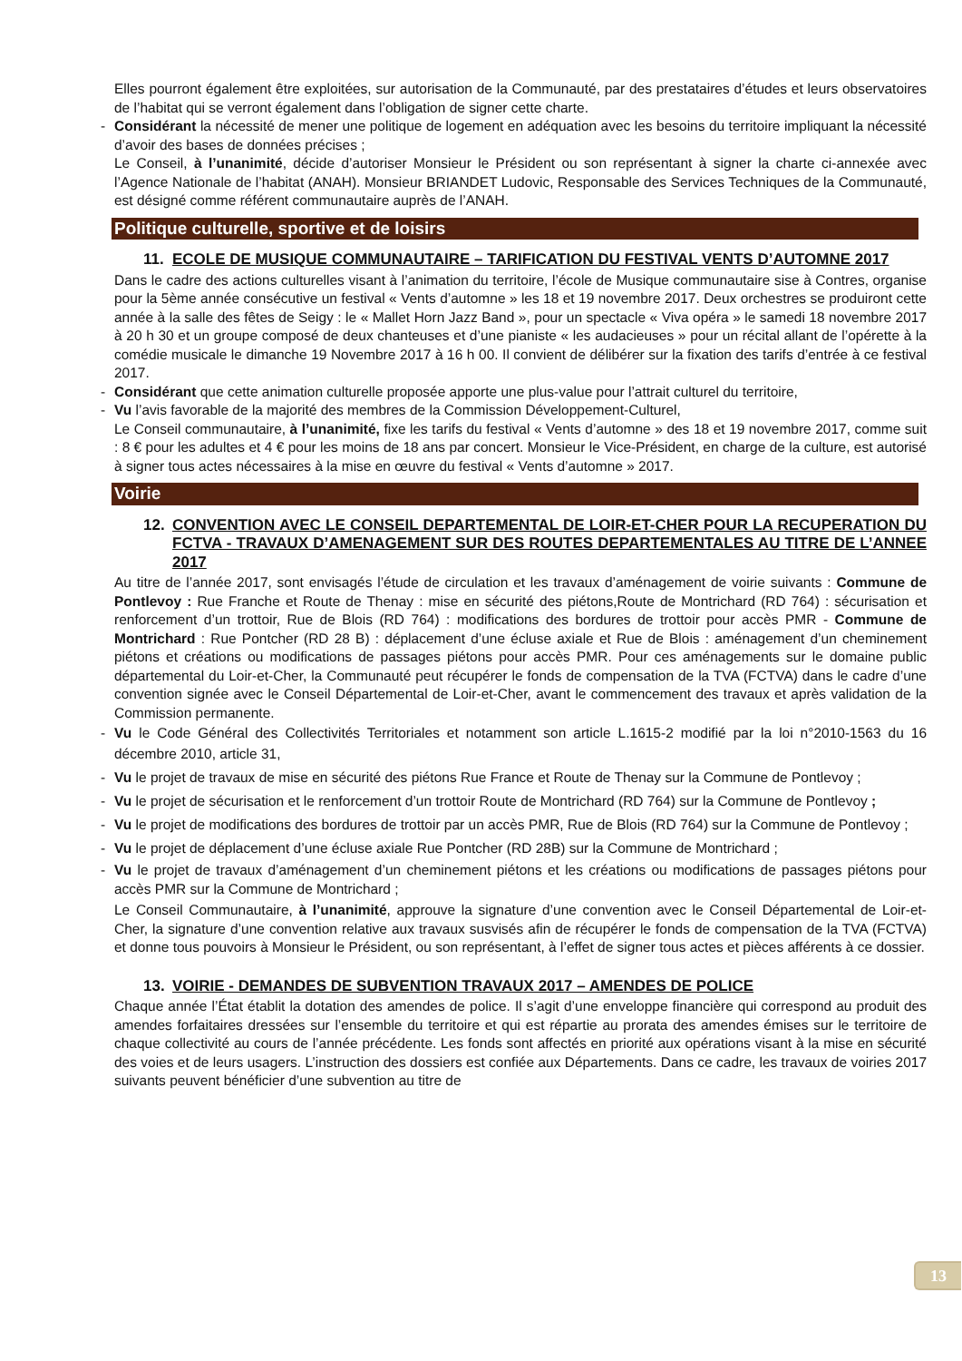Elles pourront également être exploitées, sur autorisation de la Communauté, par des prestataires d’études et leurs observatoires de l’habitat qui se verront également dans l’obligation de signer cette charte.
- Considérant la nécessité de mener une politique de logement en adéquation avec les besoins du territoire impliquant la nécessité d’avoir des bases de données précises ;
Le Conseil, à l’unanimité, décide d’autoriser Monsieur le Président ou son représentant à signer la charte ci-annexée avec l’Agence Nationale de l’habitat (ANAH). Monsieur BRIANDET Ludovic, Responsable des Services Techniques de la Communauté, est désigné comme référent communautaire auprès de l’ANAH.
Politique culturelle, sportive et de loisirs
11. ECOLE DE MUSIQUE COMMUNAUTAIRE – TARIFICATION DU FESTIVAL VENTS D’AUTOMNE 2017
Dans le cadre des actions culturelles visant à l’animation du territoire, l’école de Musique communautaire sise à Contres, organise pour la 5ème année consécutive un festival « Vents d’automne » les 18 et 19 novembre 2017. Deux orchestres se produiront cette année à la salle des fêtes de Seigy : le « Mallet Horn Jazz Band », pour un spectacle « Viva opéra » le samedi 18 novembre 2017 à 20 h 30 et un groupe composé de deux chanteuses et d’une pianiste « les audacieuses » pour un récital allant de l’opérette à la comédie musicale le dimanche 19 Novembre 2017 à 16 h 00. Il convient de délibérer sur la fixation des tarifs d’entrée à ce festival 2017.
- Considérant que cette animation culturelle proposée apporte une plus-value pour l’attrait culturel du territoire,
- Vu l’avis favorable de la majorité des membres de la Commission Développement-Culturel,
Le Conseil communautaire, à l’unanimité, fixe les tarifs du festival « Vents d’automne » des 18 et 19 novembre 2017, comme suit : 8 € pour les adultes et 4 € pour les moins de 18 ans par concert. Monsieur le Vice-Président, en charge de la culture, est autorisé à signer tous actes nécessaires à la mise en œuvre du festival « Vents d’automne » 2017.
Voirie
12. CONVENTION AVEC LE CONSEIL DEPARTEMENTAL DE LOIR-ET-CHER POUR LA RECUPERATION DU FCTVA - TRAVAUX D’AMENAGEMENT SUR DES ROUTES DEPARTEMENTALES AU TITRE DE L’ANNEE 2017
Au titre de l’année 2017, sont envisagés l’étude de circulation et les travaux d’aménagement de voirie suivants : Commune de Pontlevoy : Rue Franche et Route de Thenay : mise en sécurité des piétons,Route de Montrichard (RD 764) : sécurisation et renforcement d’un trottoir, Rue de Blois (RD 764) : modifications des bordures de trottoir pour accès PMR - Commune de Montrichard : Rue Pontcher (RD 28 B) : déplacement d’une écluse axiale et Rue de Blois : aménagement d’un cheminement piétons et créations ou modifications de passages piétons pour accès PMR. Pour ces aménagements sur le domaine public départemental du Loir-et-Cher, la Communauté peut récupérer le fonds de compensation de la TVA (FCTVA) dans le cadre d’une convention signée avec le Conseil Départemental de Loir-et-Cher, avant le commencement des travaux et après validation de la Commission permanente.
- Vu le Code Général des Collectivités Territoriales et notamment son article L.1615-2 modifié par la loi n°2010-1563 du 16 décembre 2010, article 31,
- Vu le projet de travaux de mise en sécurité des piétons Rue France et Route de Thenay sur la Commune de Pontlevoy ;
- Vu le projet de sécurisation et le renforcement d’un trottoir Route de Montrichard (RD 764) sur la Commune de Pontlevoy ;
- Vu le projet de modifications des bordures de trottoir par un accès PMR, Rue de Blois (RD 764) sur la Commune de Pontlevoy ;
- Vu le projet de déplacement d’une écluse axiale Rue Pontcher (RD 28B) sur la Commune de Montrichard ;
- Vu le projet de travaux d’aménagement d’un cheminement piétons et les créations ou modifications de passages piétons pour accès PMR sur la Commune de Montrichard ;
Le Conseil Communautaire, à l’unanimité, approuve la signature d’une convention avec le Conseil Départemental de Loir-et-Cher, la signature d’une convention relative aux travaux susvisés afin de récupérer le fonds de compensation de la TVA (FCTVA) et donne tous pouvoirs à Monsieur le Président, ou son représentant, à l’effet de signer tous actes et pièces afférents à ce dossier.
13. VOIRIE - DEMANDES DE SUBVENTION TRAVAUX 2017 – AMENDES DE POLICE
Chaque année l’État établit la dotation des amendes de police. Il s’agit d’une enveloppe financière qui correspond au produit des amendes forfaitaires dressées sur l’ensemble du territoire et qui est répartie au prorata des amendes émises sur le territoire de chaque collectivité au cours de l’année précédente. Les fonds sont affectés en priorité aux opérations visant à la mise en sécurité des voies et de leurs usagers. L’instruction des dossiers est confiée aux Départements. Dans ce cadre, les travaux de voiries 2017 suivants peuvent bénéficier d’une subvention au titre de
13